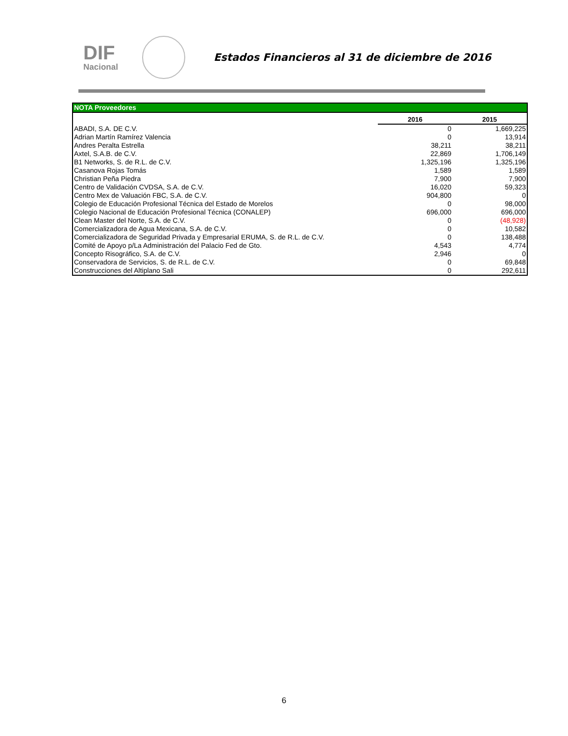DIF
Nacional
Estados Financieros al 31 de diciembre de 2016
| NOTA Proveedores | | |
| | 2016 | 2015 |
| ABADI, S.A. DE C.V. | 0 | 1,669,225 |
| Adrian Martín Ramírez Valencia | 0 | 13,914 |
| Andres Peralta Estrella | 38,211 | 38,211 |
| Axtel, S.A.B. de C.V. | 22,869 | 1,706,149 |
| B1 Networks, S. de R.L. de C.V. | 1,325,196 | 1,325,196 |
| Casanova Rojas Tomás | 1,589 | 1,589 |
| Christian Peña Piedra | 7,900 | 7,900 |
| Centro de Validación CVDSA, S.A. de C.V. | 16,020 | 59,323 |
| Centro Mex de Valuación FBC, S.A. de C.V. | 904,800 | 0 |
| Colegio de Educación Profesional Técnica del Estado de Morelos | 0 | 98,000 |
| Colegio Nacional de Educación Profesional Técnica (CONALEP) | 696,000 | 696,000 |
| Clean Master del Norte, S.A. de C.V. | 0 | (48,928) |
| Comercializadora de Agua Mexicana, S.A. de C.V. | 0 | 10,582 |
| Comercializadora de Seguridad Privada y Empresarial ERUMA, S. de R.L. de C.V. | 0 | 138,488 |
| Comité de Apoyo p/La Administración del Palacio Fed de Gto. | 4,543 | 4,774 |
| Concepto Risográfico, S.A. de C.V. | 2,946 | 0 |
| Conservadora de Servicios, S. de R.L. de C.V. | 0 | 69,848 |
| Construcciones del Altiplano Sali | 0 | 292,611 |
6